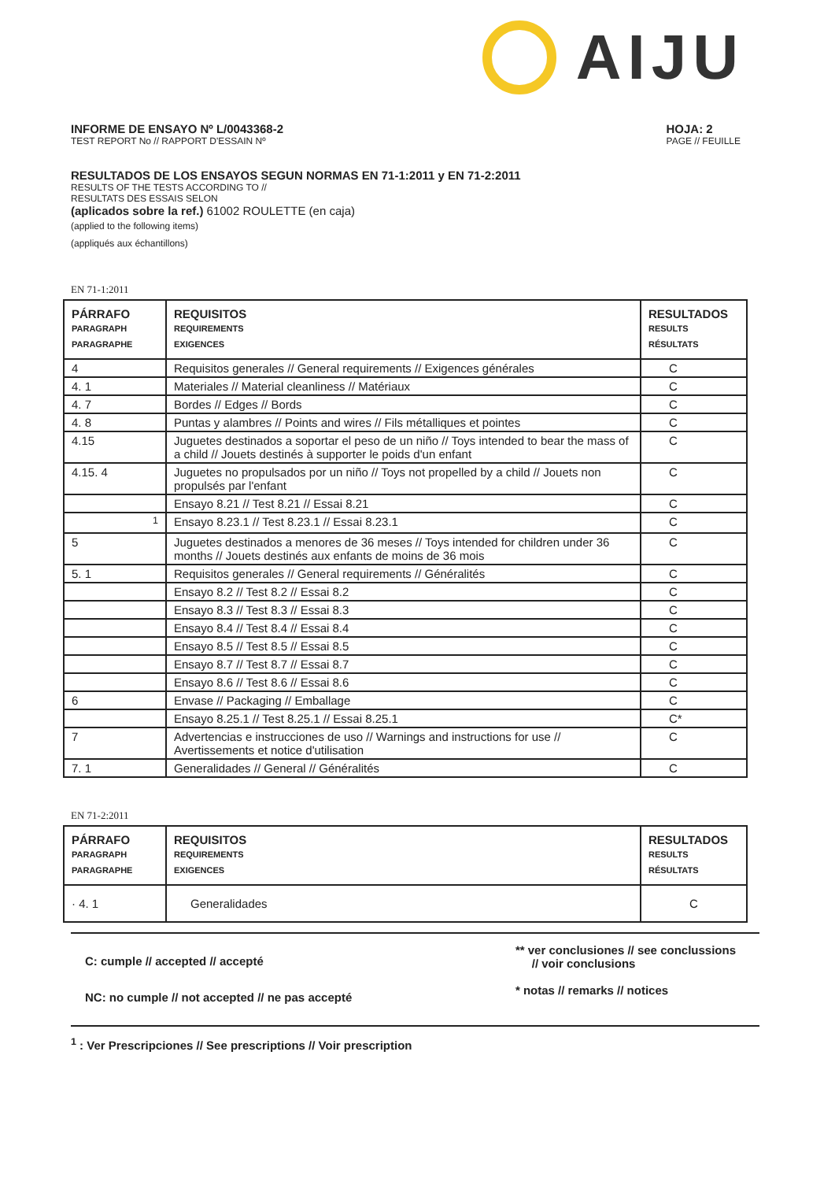AIJU
INFORME DE ENSAYO Nº L/0043368-2
TEST REPORT No // RAPPORT D'ESSAIN Nº
HOJA: 2
PAGE // FEUILLE
RESULTADOS DE LOS ENSAYOS SEGUN NORMAS EN 71-1:2011 y EN 71-2:2011
RESULTS OF THE TESTS ACCORDING TO //
RESULTATS DES ESSAIS SELON
(aplicados sobre la ref.) 61002 ROULETTE (en caja)
(applied to the following items)
(appliqués aux échantillons)
EN 71-1:2011
| PÁRRAFO PARAGRAPH PARAGRAPHE | REQUISITOS REQUIREMENTS EXIGENCES | RESULTADOS RESULTS RÉSULTATS |
| --- | --- | --- |
| 4 | Requisitos generales // General requirements // Exigences générales | C |
| 4. 1 | Materiales // Material cleanliness // Matériaux | C |
| 4. 7 | Bordes // Edges // Bords | C |
| 4. 8 | Puntas y alambres // Points and wires // Fils métalliques et pointes | C |
| 4.15 | Juguetes destinados a soportar el peso de un niño // Toys intended to bear the mass of a child // Jouets destinés à supporter le poids d'un enfant | C |
| 4.15. 4 | Juguetes no propulsados por un niño // Toys not propelled by a child // Jouets non propulsés par l'enfant | C |
| | Ensayo 8.21 // Test 8.21 // Essai 8.21 | C |
| <sup>1</sup> | Ensayo 8.23.1 // Test 8.23.1 // Essai 8.23.1 | C |
| 5 | Juguetes destinados a menores de 36 meses // Toys intended for children under 36 months // Jouets destinés aux enfants de moins de 36 mois | C |
| 5. 1 | Requisitos generales // General requirements // Généralités | C |
| | Ensayo 8.2 // Test 8.2 // Essai 8.2 | C |
| | Ensayo 8.3 // Test 8.3 // Essai 8.3 | C |
| | Ensayo 8.4 // Test 8.4 // Essai 8.4 | C |
| | Ensayo 8.5 // Test 8.5 // Essai 8.5 | C |
| | Ensayo 8.7 // Test 8.7 // Essai 8.7 | C |
| | Ensayo 8.6 // Test 8.6 // Essai 8.6 | C |
| 6 | Envase // Packaging // Emballage | C |
| | Ensayo 8.25.1 // Test 8.25.1 // Essai 8.25.1 | C* |
| 7 | Advertencias e instrucciones de uso // Warnings and instructions for use // Avertissements et notice d'utilisation | C |
| 7. 1 | Generalidades // General // Généralités | C |
EN 71-2:2011
| PÁRRAFO PARAGRAPH PARAGRAPHE | REQUISITOS REQUIREMENTS EXIGENCES | RESULTADOS RESULTS RÉSULTATS |
| --- | --- | --- |
| · 4. 1 | Generalidades | C |
C: cumple // accepted // accepté
NC: no cumple // not accepted // ne pas accepté
** ver conclusiones // see conclussions
// voir conclusions
* notas // remarks // notices
<sup>1</sup> : Ver Prescripciones // See prescriptions // Voir prescription